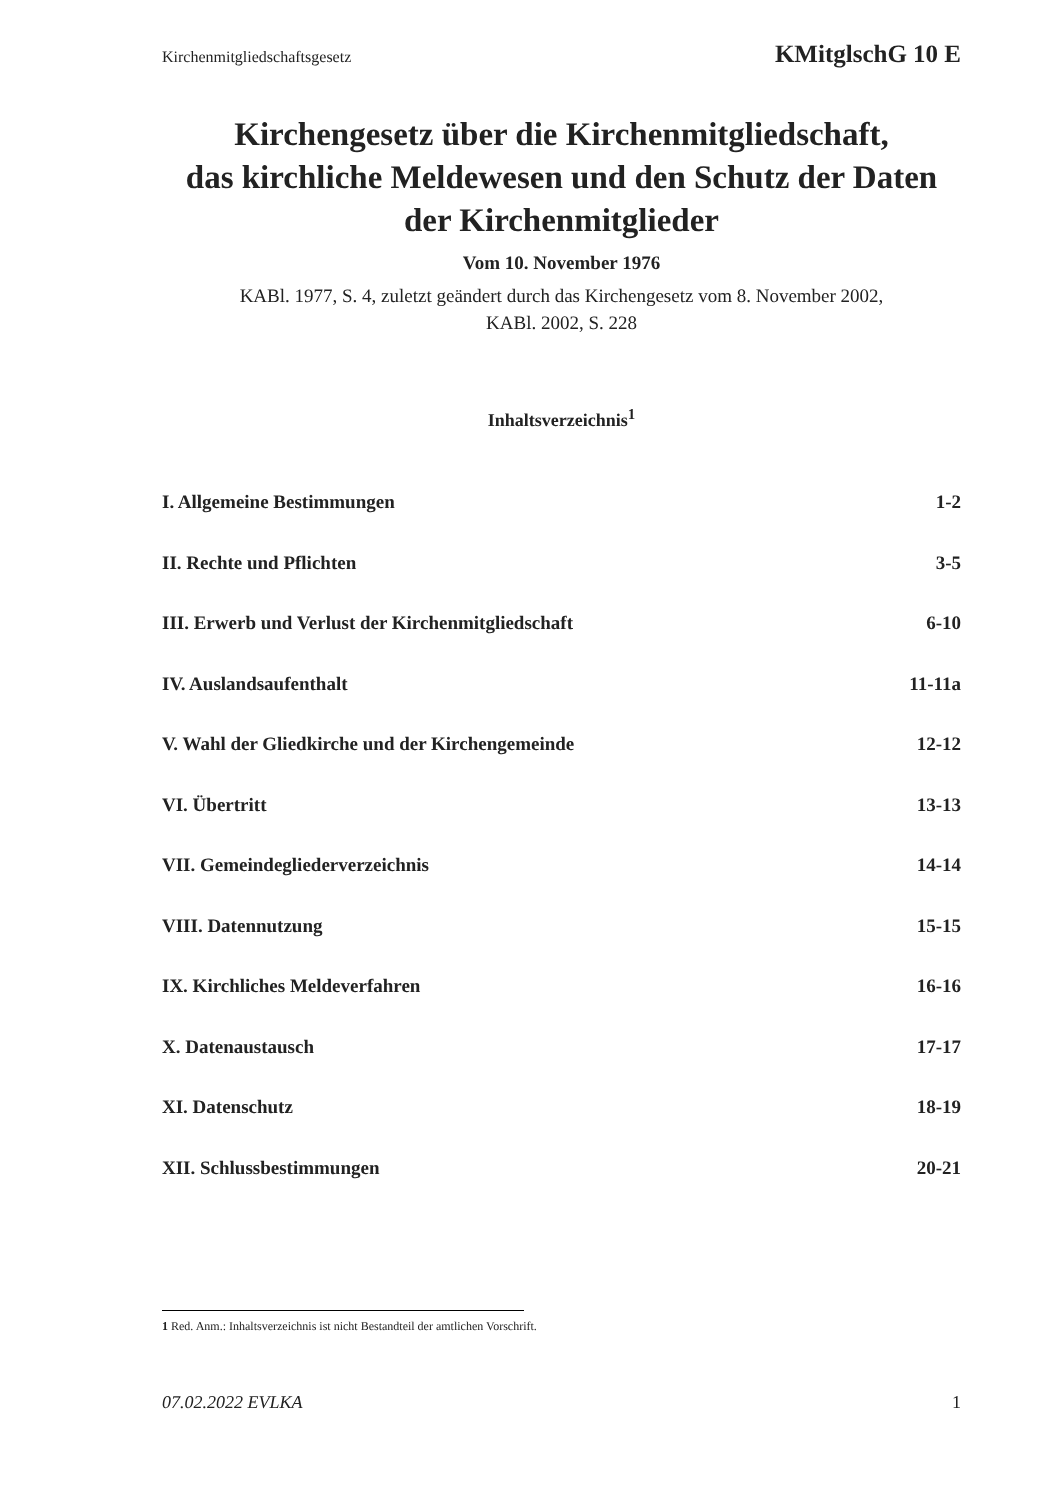Kirchenmitgliedschaftsgesetz KMitglschG 10 E
Kirchengesetz über die Kirchenmitgliedschaft,
das kirchliche Meldewesen und den Schutz der Daten
der Kirchenmitglieder
Vom 10. November 1976
KABl. 1977, S. 4, zuletzt geändert durch das Kirchengesetz vom 8. November 2002,
KABl. 2002, S. 228
Inhaltsverzeichnis<sup>1</sup>
I. Allgemeine Bestimmungen 1-2
II. Rechte und Pflichten 3-5
III. Erwerb und Verlust der Kirchenmitgliedschaft 6-10
IV. Auslandsaufenthalt 11-11a
V. Wahl der Gliedkirche und der Kirchengemeinde 12-12
VI. Übertritt 13-13
VII. Gemeindegliederverzeichnis 14-14
VIII. Datennutzung 15-15
IX. Kirchliches Meldeverfahren 16-16
X. Datenaustausch 17-17
XI. Datenschutz 18-19
XII. Schlussbestimmungen 20-21
1 Red. Anm.: Inhaltsverzeichnis ist nicht Bestandteil der amtlichen Vorschrift.
07.02.2022 EVLKA 1